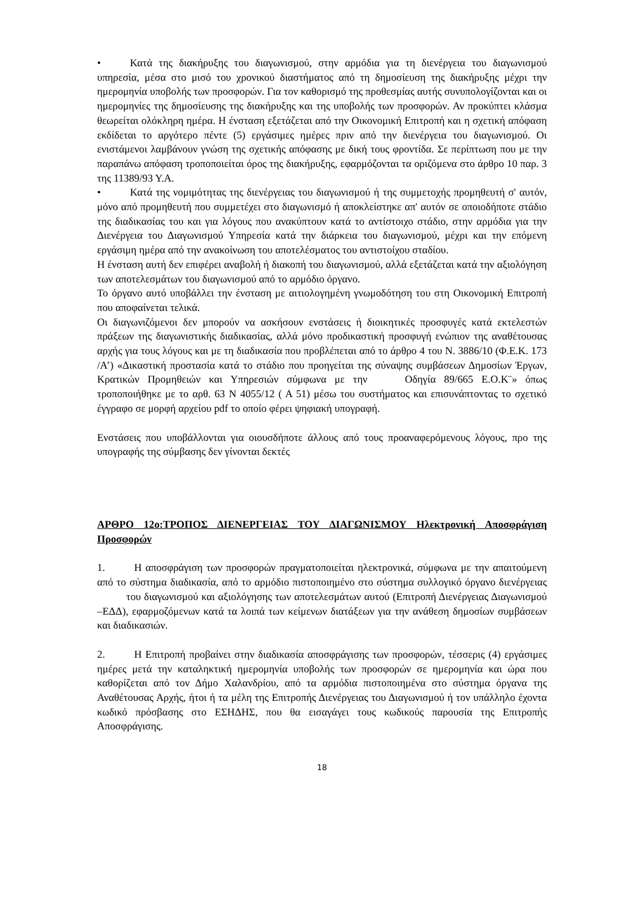• Κατά της διακήρυξης του διαγωνισμού, στην αρμόδια για τη διενέργεια του διαγωνισμού υπηρεσία, μέσα στο μισό του χρονικού διαστήματος από τη δημοσίευση της διακήρυξης μέχρι την ημερομηνία υποβολής των προσφορών. Για τον καθορισμό της προθεσμίας αυτής συνυπολογίζονται και οι ημερομηνίες της δημοσίευσης της διακήρυξης και της υποβολής των προσφορών. Αν προκύπτει κλάσμα θεωρείται ολόκληρη ημέρα. Η ένσταση εξετάζεται από την Οικονομική Επιτροπή και η σχετική απόφαση εκδίδεται το αργότερο πέντε (5) εργάσιμες ημέρες πριν από την διενέργεια του διαγωνισμού. Οι ενιστάμενοι λαμβάνουν γνώση της σχετικής απόφασης με δική τους φροντίδα. Σε περίπτωση που με την παραπάνω απόφαση τροποποιείται όρος της διακήρυξης, εφαρμόζονται τα οριζόμενα στο άρθρο 10 παρ. 3 της 11389/93 Υ.Α.
• Κατά της νομιμότητας της διενέργειας του διαγωνισμού ή της συμμετοχής προμηθευτή σ' αυτόν, μόνο από προμηθευτή που συμμετέχει στο διαγωνισμό ή αποκλείστηκε απ' αυτόν σε οποιοδήποτε στάδιο της διαδικασίας του και για λόγους που ανακύπτουν κατά το αντίστοιχο στάδιο, στην αρμόδια για την Διενέργεια του Διαγωνισμού Υπηρεσία κατά την διάρκεια του διαγωνισμού, μέχρι και την επόμενη εργάσιμη ημέρα από την ανακοίνωση του αποτελέσματος του αντιστοίχου σταδίου.
Η ένσταση αυτή δεν επιφέρει αναβολή ή διακοπή του διαγωνισμού, αλλά εξετάζεται κατά την αξιολόγηση των αποτελεσμάτων του διαγωνισμού από το αρμόδιο όργανο.
Το όργανο αυτό υποβάλλει την ένσταση με αιτιολογημένη γνωμοδότηση του στη Οικονομική Επιτροπή που αποφαίνεται τελικά.
Οι διαγωνιζόμενοι δεν μπορούν να ασκήσουν ενστάσεις ή διοικητικές προσφυγές κατά εκτελεστών πράξεων της διαγωνιστικής διαδικασίας, αλλά μόνο προδικαστική προσφυγή ενώπιον της αναθέτουσας αρχής για τους λόγους και με τη διαδικασία που προβλέπεται από το άρθρο 4 του Ν. 3886/10 (Φ.Ε.Κ. 173 /Α’) «Δικαστική προστασία κατά το στάδιο που προηγείται της σύναψης συμβάσεων Δημοσίων Έργων, Κρατικών Προμηθειών και Υπηρεσιών σύμφωνα με την Οδηγία 89/665 Ε.Ο.Κ¨» όπως τροποποιήθηκε με το αρθ. 63 Ν 4055/12 ( Α 51) μέσω του συστήματος και επισυνάπτοντας το σχετικό έγγραφο σε μορφή αρχείου pdf το οποίο φέρει ψηφιακή υπογραφή.
Ενστάσεις που υποβάλλονται για οιουσδήποτε άλλους από τους προαναφερόμενους λόγους, προ της υπογραφής της σύμβασης δεν γίνονται δεκτές
ΑΡΘΡΟ 12ο:ΤΡΟΠΟΣ ΔΙΕΝΕΡΓΕΙΑΣ ΤΟΥ ΔΙΑΓΩΝΙΣΜΟΥ Ηλεκτρονική Αποσφράγιση Προσφορών
1. Η αποσφράγιση των προσφορών πραγματοποιείται ηλεκτρονικά, σύμφωνα με την απαιτούμενη από το σύστημα διαδικασία, από το αρμόδιο πιστοποιημένο στο σύστημα συλλογικό όργανο διενέργειας του διαγωνισμού και αξιολόγησης των αποτελεσμάτων αυτού (Επιτροπή Διενέργειας Διαγωνισμού –ΕΔΔ), εφαρμοζόμενων κατά τα λοιπά των κείμενων διατάξεων για την ανάθεση δημοσίων συμβάσεων και διαδικασιών.
2. Η Επιτροπή προβαίνει στην διαδικασία αποσφράγισης των προσφορών, τέσσερις (4) εργάσιμες ημέρες μετά την καταληκτική ημερομηνία υποβολής των προσφορών σε ημερομηνία και ώρα που καθορίζεται από τον Δήμο Χαλανδρίου, από τα αρμόδια πιστοποιημένα στο σύστημα όργανα της Αναθέτουσας Αρχής, ήτοι ή τα μέλη της Επιτροπής Διενέργειας του Διαγωνισμού ή τον υπάλληλο έχοντα κωδικό πρόσβασης στο ΕΣΗΔΗΣ, που θα εισαγάγει τους κωδικούς παρουσία της Επιτροπής Αποσφράγισης.
18